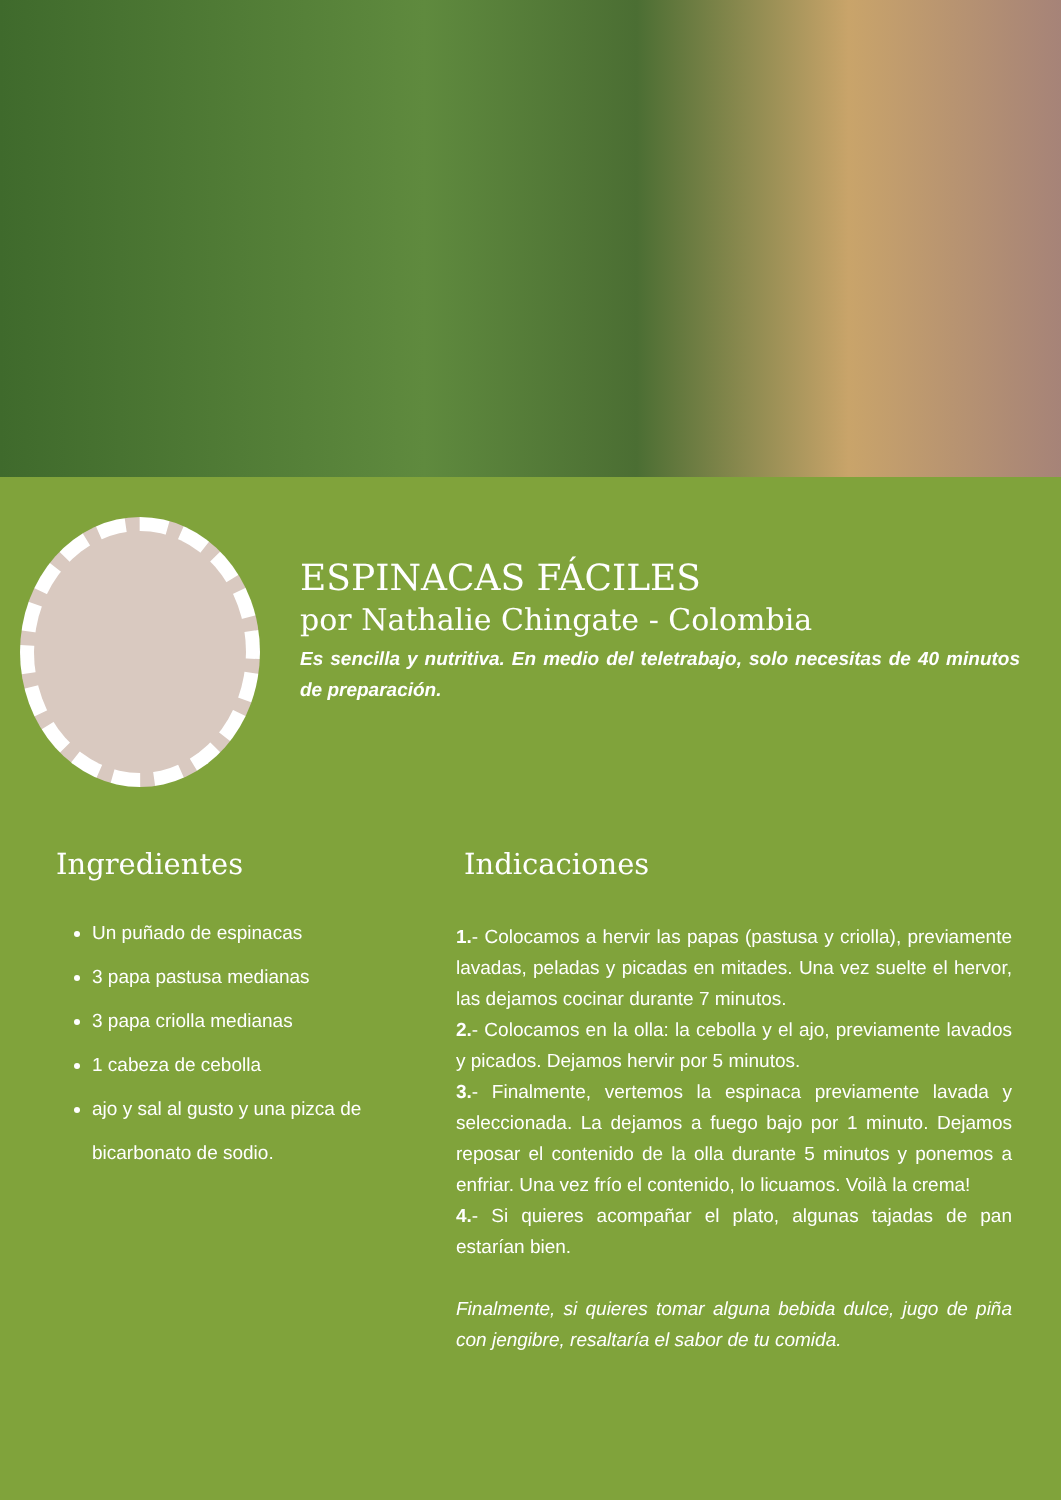ESPINACAS FÁCILES
por Nathalie Chingate - Colombia
Es sencilla y nutritiva. En medio del teletrabajo, solo necesitas de 40 minutos de preparación.
Ingredientes
Un puñado de espinacas
3 papa pastusa medianas
3 papa criolla medianas
1 cabeza de cebolla
ajo y sal al gusto y una pizca de bicarbonato de sodio.
Indicaciones
1.- Colocamos a hervir las papas (pastusa y criolla), previamente lavadas, peladas y picadas en mitades. Una vez suelte el hervor, las dejamos cocinar durante 7 minutos.
2.- Colocamos en la olla: la cebolla y el ajo, previamente lavados y picados. Dejamos hervir por 5 minutos.
3.- Finalmente, vertemos la espinaca previamente lavada y seleccionada. La dejamos a fuego bajo por 1 minuto. Dejamos reposar el contenido de la olla durante 5 minutos y ponemos a enfriar. Una vez frío el contenido, lo licuamos. Voilà la crema!
4.- Si quieres acompañar el plato, algunas tajadas de pan estarían bien.
Finalmente, si quieres tomar alguna bebida dulce, jugo de piña con jengibre, resaltaría el sabor de tu comida.